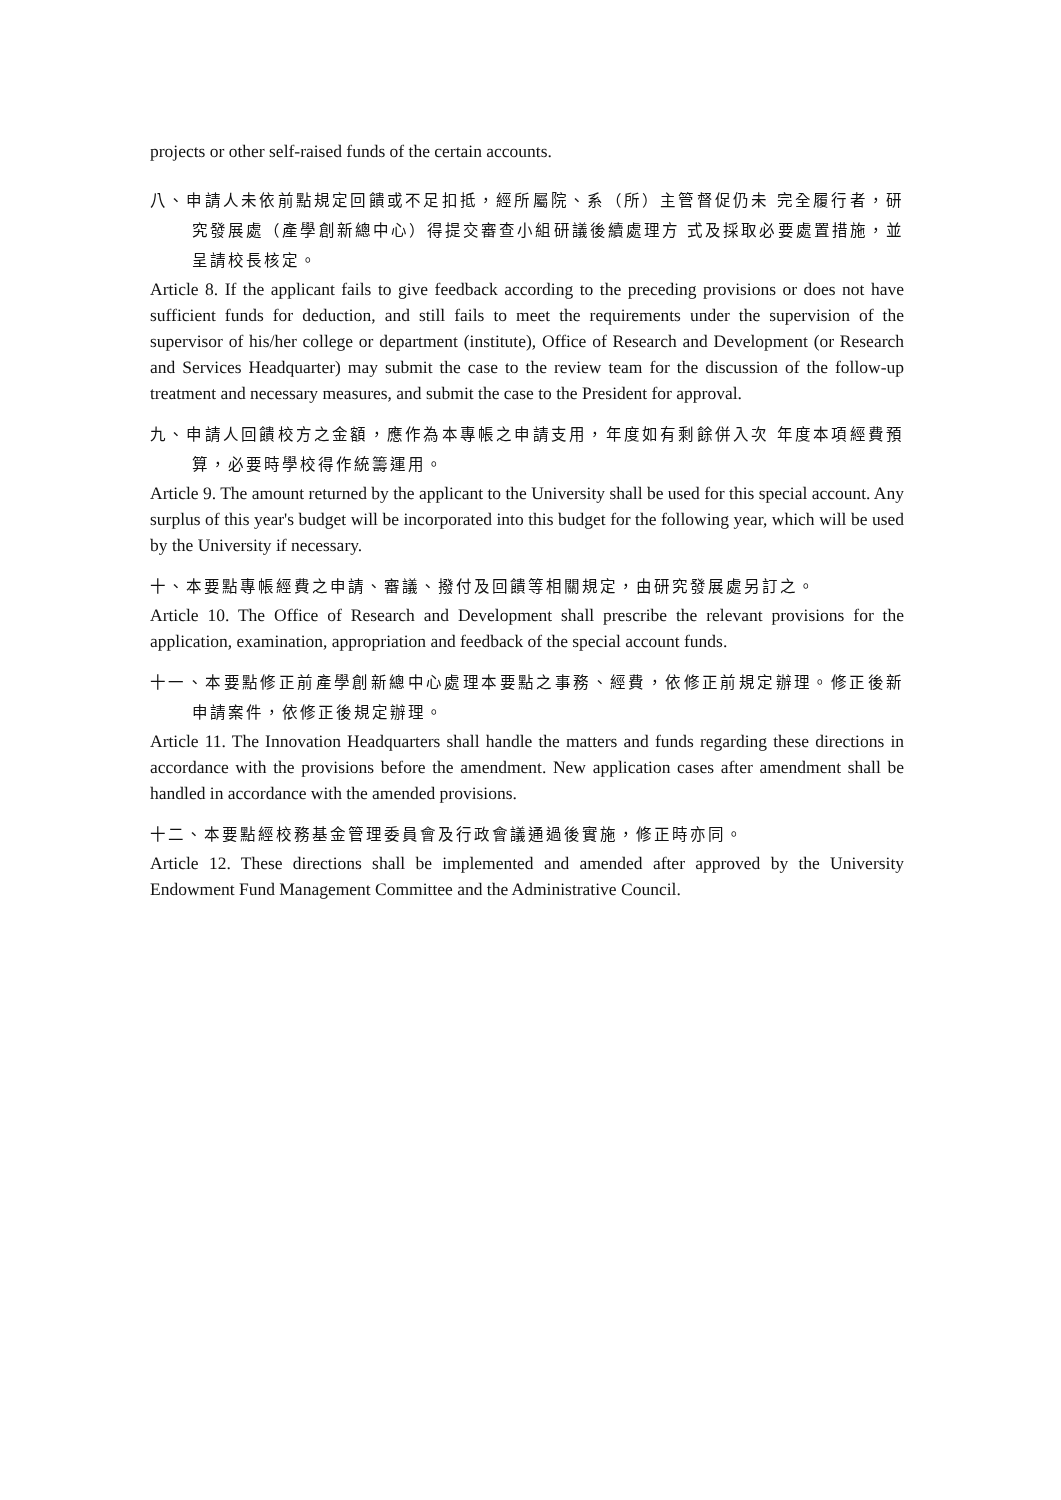projects or other self-raised funds of the certain accounts.
八、申請人未依前點規定回饋或不足扣抵，經所屬院、系（所）主管督促仍未 完全履行者，研究發展處（產學創新總中心）得提交審查小組研議後續處理方 式及採取必要處置措施，並呈請校長核定。
Article 8. If the applicant fails to give feedback according to the preceding provisions or does not have sufficient funds for deduction, and still fails to meet the requirements under the supervision of the supervisor of his/her college or department (institute), Office of Research and Development (or Research and Services Headquarter) may submit the case to the review team for the discussion of the follow-up treatment and necessary measures, and submit the case to the President for approval.
九、申請人回饋校方之金額，應作為本專帳之申請支用，年度如有剩餘併入次 年度本項經費預算，必要時學校得作統籌運用。
Article 9. The amount returned by the applicant to the University shall be used for this special account. Any surplus of this year's budget will be incorporated into this budget for the following year, which will be used by the University if necessary.
十、本要點專帳經費之申請、審議、撥付及回饋等相關規定，由研究發展處另訂之。
Article 10. The Office of Research and Development shall prescribe the relevant provisions for the application, examination, appropriation and feedback of the special account funds.
十一、本要點修正前產學創新總中心處理本要點之事務、經費，依修正前規定辦理。修正後新申請案件，依修正後規定辦理。
Article 11. The Innovation Headquarters shall handle the matters and funds regarding these directions in accordance with the provisions before the amendment. New application cases after amendment shall be handled in accordance with the amended provisions.
十二、本要點經校務基金管理委員會及行政會議通過後實施，修正時亦同。
Article 12. These directions shall be implemented and amended after approved by the University Endowment Fund Management Committee and the Administrative Council.